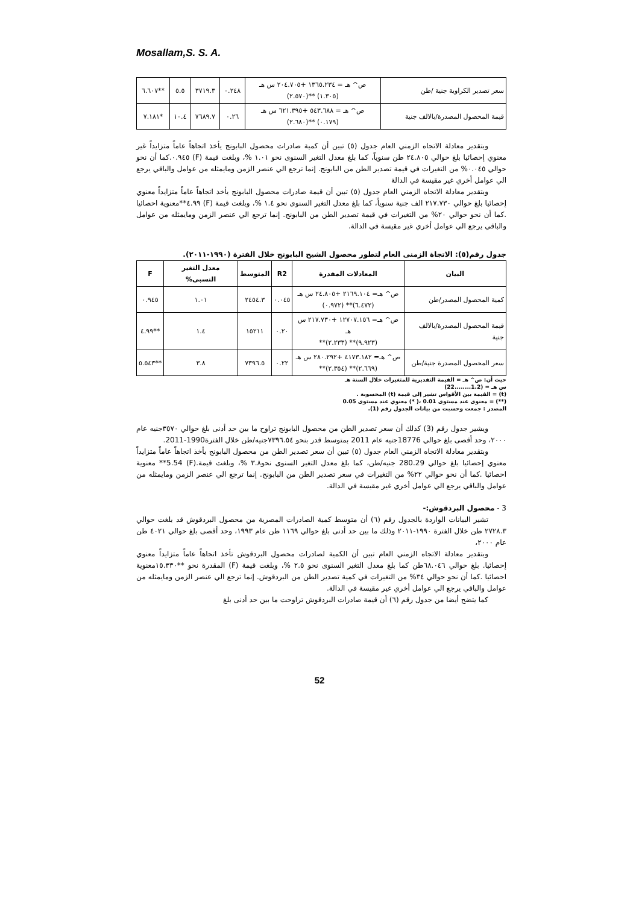Mosallam,S. S. A.
| سعر تصدير الكراوية جنية /طن | ص^ هـ = ١٣٦٥.٢٣٤ +٢٠٤.٧٠٥ س هـ (١.٣٠٥) **(٢.٥٧٠) | ٠.٢٤٨ | ٣٧١٩.٣ | ٥.٥ | **٦.٦٠٧ |
| قيمة المحصول المصدرة/بالالف جنية | ص^ هـ = ٥٤٣.٦٨٨ +٦٢١.٣٩٥ س هـ (٠.١٧٩) **(٢.٦٨٠) | ٠.٢٦ | ٧٦٨٩.٧ | ١٠.٤ | *٧.١٨١ |
وبتقدير معادلة الاتجاه الزمني العام جدول (٥) تبين أن كمية صادرات محصول البابونج يأخذ اتجاهاً عاماً متزايداً غير معنوي إحصائيا بلغ حوالي ٢٤.٨٠٥ طن سنوياً، كما بلغ معدل التغير السنوى نحو ١.٠١ %، وبلغت قيمة (F) ٠.٩٤٥.كما أن نحو حوالي ٠.٠٤٥% من التغيرات في قيمة تصدير الطن من البابونج. إنما ترجع الي عنصر الزمن ومايمثله من عوامل والباقي يرجع الي عوامل أخري غير مقيسة في الدالة
وبتقدير معادلة الاتجاه الزمني العام جدول (٥) تبين أن قيمة صادرات محصول البابونج يأخذ اتجاهاً عاماً متزايداً معنوي إحصائيا بلغ حوالي ٢١٧.٧٣٠ الف جنية سنوياً، كما بلغ معدل التغير السنوى نحو ١.٤ %، وبلغت قيمة (F) ٤.٩٩**معنوية احصائيا .كما أن نحو حوالي ٢٠% من التغيرات في قيمة تصدير الطن من البابونج. إنما ترجع الي عنصر الزمن ومايمثله من عوامل والباقي يرجع الي عوامل أخري غير مقيسة في الدالة.
جدول رقم(٥): الاتجاة الزمنى العام لتطور محصول الشيح البابونج خلال الفترة (١٩٩٠-٢٠١١).
| البيان | المعادلات المقدرة | R2 | المتوسط | معدل التغير النسبى% | F |
| --- | --- | --- | --- | --- | --- |
| كمية المحصول المصدر/طن | ص^ هـ= ٢١٦٩.١٠٤ +٢٤.٨٠٥ س هـ (٦.٤٧٢)** (٠.٩٧٢) | ٠.٠٤٥ | ٢٤٥٤.٣ | ١.٠١ | ٠.٩٤٥ |
| قيمة المحصول المصدرة/بالالف جنية | ص^ هـ= ١٢٧٠٧.١٥٦ +٢١٧.٧٣٠ س هـ (٩.٩٢٣)** (٢.٢٣٣)** | ٠.٢٠ | ١٥٢١١ | ١.٤ | **٤.٩٩ |
| سعر المحصول المصدرة جنية/طن | ص^ هـ= ٤١٧٣.١٨٢ +٢٨٠.٢٩٢ س هـ (٢.٦٦٩)** (٢.٣٥٤)** | ٠.٢٢ | ٧٣٩٦.٥ | ٣.٨ | **٥.٥٤٣ |
حيث أن: ص^ هـ = القيمة التقديرية للمتغيرات خلال السنة هـ
س هـ = (1.2........22)
(t) = القيمة بين الأقواس تشير إلى قيمة (t) المحسوبة .
(**) = معنوى عند مستوى 0.01 ،( *) معنوي عند مستوى 0.05
المصدر : جمعت وحسبت من بيانات الجدول رقم (1).
ويشير جدول رقم (3) كذلك أن سعر تصدير الطن من محصول البابونج تراوح ما بين حد أدنى بلغ حوالي ٣٥٧٠جنيه عام ٢٠٠٠، وحد أقصى بلغ حوالي 18776جنيه عام 2011 بمتوسط قدر بنحو ٧٣٩٦.٥٤جنيه/طن خلال الفترة1990-2011.
وبتقدير معادلة الاتجاه الزمني العام جدول (٥) تبين أن سعر تصدير الطن من محصول البابونج يأخذ اتجاهاً عاماً متزايداً معنوي إحصائيا بلغ حوالي 280.29 جنيه/طن، كما بلغ معدل التغير السنوى نحو٣.٨ %، وبلغت قيمة.(F) 5.54** معنوية احصائيا .كما أن نحو حوالي ٢٢% من التغيرات في سعر تصدير الطن من البابونج. إنما ترجع الي عنصر الزمن ومايمثله من عوامل والباقي يرجع الي عوامل أخري غير مقيسة في الدالة.
3 - محصول البردقوش:-
تشير البيانات الواردة بالجدول رقم (٦) أن متوسط كمية الصادرات المصرية من محصول البردقوش قد بلغت حوالي ٢٧٢٨.٣ طن خلال الفترة ١٩٩٠-٢٠١١ وذلك ما بين حد أدنى بلغ حوالي ١١٦٩ طن عام ١٩٩٣، وحد أقصى بلغ حوالي ٤٠٢١ طن عام ٢٠٠٠،
وبتقدير معادلة الاتجاه الزمني العام تبين أن الكمية لصادرات محصول البردقوش تأخذ اتجاهاً عاماً متزايداً معنوي إحصائيا. بلغ حوالي ٦٨.٠٤٦طن كما بلغ معدل التغير السنوى نحو ٢.٥ %، وبلغت قيمة (F) المقدرة نحو **١٥.٣٣٠معنوية احصائيا .كما أن نحو حوالي ٣٤% من التغيرات في كمية تصدير الطن من البردقوش. إنما ترجع الي عنصر الزمن ومايمثله من عوامل والباقي يرجع الي عوامل أخري غير مقيسة في الدالة.
كما يتضح أيضا من جدول رقم (٦) أن قيمة صادرات البردقوش تراوحت ما بين حد أدنى بلغ
52